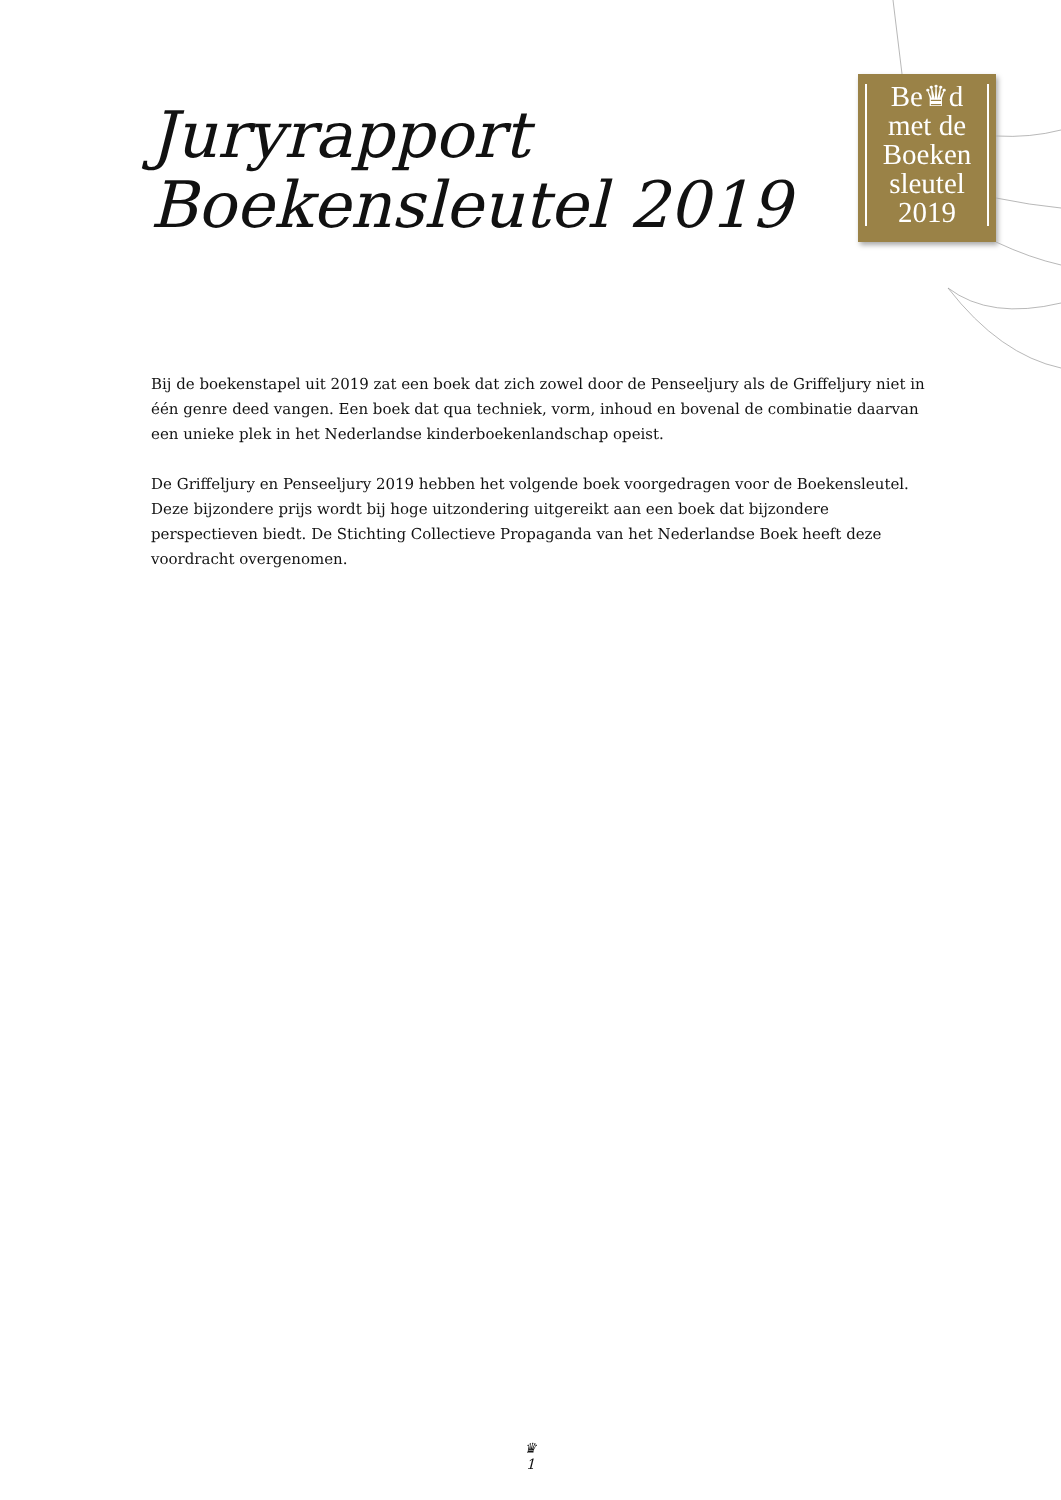Juryrapport
Boekensleutel 2019
Be♛d
met de
Boeken
sleutel
2019
Bij de boekenstapel uit 2019 zat een boek dat zich zowel door de Penseeljury als de Griffeljury niet in één genre deed vangen. Een boek dat qua techniek, vorm, inhoud en bovenal de combinatie daarvan een unieke plek in het Nederlandse kinderboekenlandschap opeist.
De Griffeljury en Penseeljury 2019 hebben het volgende boek voorgedragen voor de Boekensleutel. Deze bijzondere prijs wordt bij hoge uitzondering uitgereikt aan een boek dat bijzondere perspectieven biedt. De Stichting Collectieve Propaganda van het Nederlandse Boek heeft deze voordracht overgenomen.
♛
1